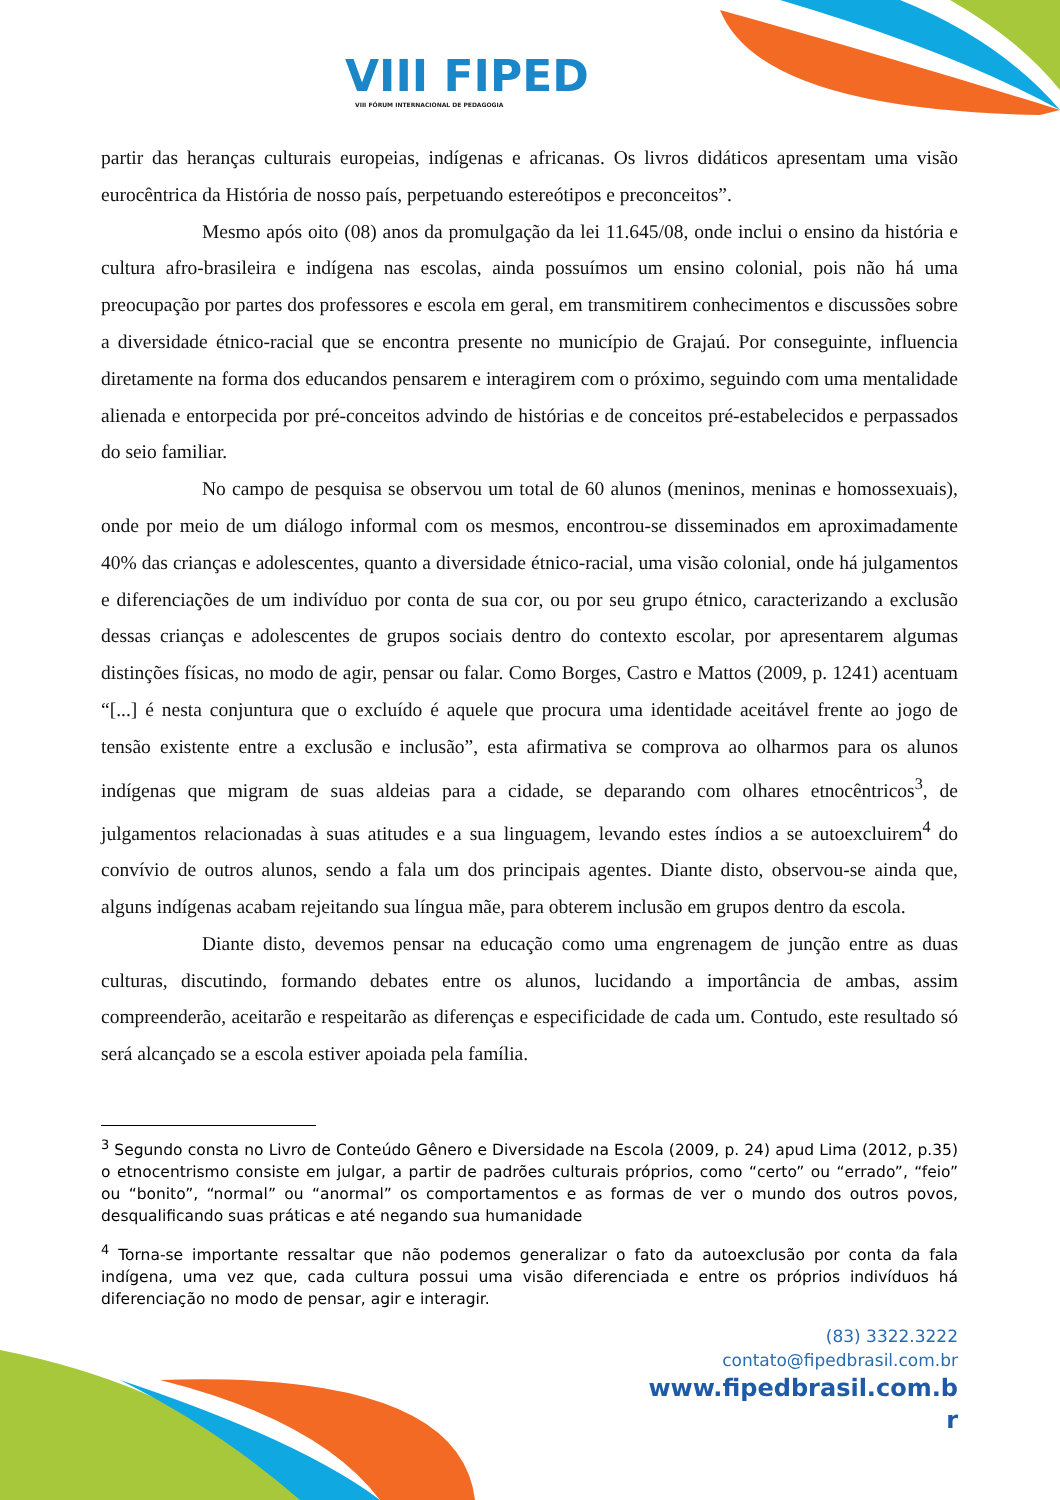VIII FIPED
VIII FÓRUM INTERNACIONAL DE PEDAGOGIA
partir das heranças culturais europeias, indígenas e africanas. Os livros didáticos apresentam uma visão eurocêntrica da História de nosso país, perpetuando estereótipos e preconceitos”.
Mesmo após oito (08) anos da promulgação da lei 11.645/08, onde inclui o ensino da história e cultura afro-brasileira e indígena nas escolas, ainda possuímos um ensino colonial, pois não há uma preocupação por partes dos professores e escola em geral, em transmitirem conhecimentos e discussões sobre a diversidade étnico-racial que se encontra presente no município de Grajaú. Por conseguinte, influencia diretamente na forma dos educandos pensarem e interagirem com o próximo, seguindo com uma mentalidade alienada e entorpecida por pré-conceitos advindo de histórias e de conceitos pré-estabelecidos e perpassados do seio familiar.
No campo de pesquisa se observou um total de 60 alunos (meninos, meninas e homossexuais), onde por meio de um diálogo informal com os mesmos, encontrou-se disseminados em aproximadamente 40% das crianças e adolescentes, quanto a diversidade étnico-racial, uma visão colonial, onde há julgamentos e diferenciações de um indivíduo por conta de sua cor, ou por seu grupo étnico, caracterizando a exclusão dessas crianças e adolescentes de grupos sociais dentro do contexto escolar, por apresentarem algumas distinções físicas, no modo de agir, pensar ou falar. Como Borges, Castro e Mattos (2009, p. 1241) acentuam “[...] é nesta conjuntura que o excluído é aquele que procura uma identidade aceitável frente ao jogo de tensão existente entre a exclusão e inclusão”, esta afirmativa se comprova ao olharmos para os alunos indígenas que migram de suas aldeias para a cidade, se deparando com olhares etnocêntricos<sup>3</sup>, de julgamentos relacionadas à suas atitudes e a sua linguagem, levando estes índios a se autoexcluirem<sup>4</sup> do convívio de outros alunos, sendo a fala um dos principais agentes. Diante disto, observou-se ainda que, alguns indígenas acabam rejeitando sua língua mãe, para obterem inclusão em grupos dentro da escola.
Diante disto, devemos pensar na educação como uma engrenagem de junção entre as duas culturas, discutindo, formando debates entre os alunos, lucidando a importância de ambas, assim compreenderão, aceitarão e respeitarão as diferenças e especificidade de cada um. Contudo, este resultado só será alcançado se a escola estiver apoiada pela família.
<sup>3</sup> Segundo consta no Livro de Conteúdo Gênero e Diversidade na Escola (2009, p. 24) apud Lima (2012, p.35) o etnocentrismo consiste em julgar, a partir de padrões culturais próprios, como “certo” ou “errado”, “feio” ou “bonito”, “normal” ou “anormal” os comportamentos e as formas de ver o mundo dos outros povos, desqualificando suas práticas e até negando sua humanidade
<sup>4</sup> Torna-se importante ressaltar que não podemos generalizar o fato da autoexclusão por conta da fala indígena, uma vez que, cada cultura possui uma visão diferenciada e entre os próprios indivíduos há diferenciação no modo de pensar, agir e interagir.
(83) 3322.3222
contato@fipedbrasil.com.br
www.fipedbrasil.com.b
r